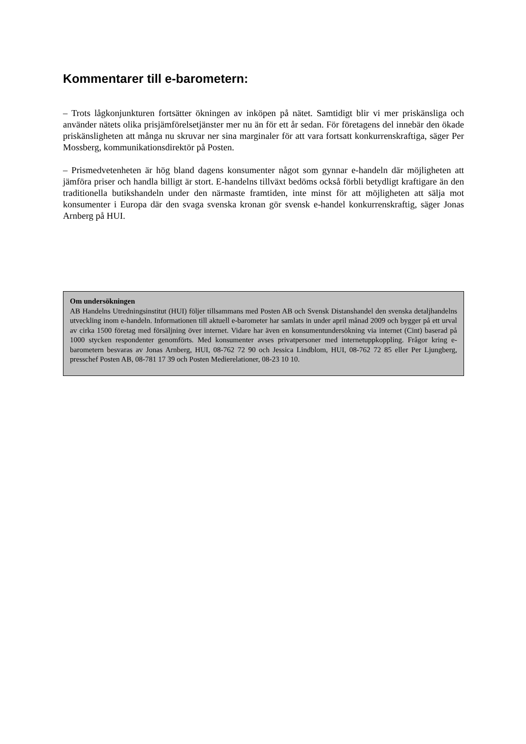Kommentarer till e-barometern:
– Trots lågkonjunkturen fortsätter ökningen av inköpen på nätet. Samtidigt blir vi mer priskänsliga och använder nätets olika prisjämförelsetjänster mer nu än för ett år sedan. För företagens del innebär den ökade priskänsligheten att många nu skruvar ner sina marginaler för att vara fortsatt konkurrenskraftiga, säger Per Mossberg, kommunikationsdirektör på Posten.
– Prismedvetenheten är hög bland dagens konsumenter något som gynnar e-handeln där möjligheten att jämföra priser och handla billigt är stort. E-handelns tillväxt bedöms också förbli betydligt kraftigare än den traditionella butikshandeln under den närmaste framtiden, inte minst för att möjligheten att sälja mot konsumenter i Europa där den svaga svenska kronan gör svensk e-handel konkurrenskraftig, säger Jonas Arnberg på HUI.
Om undersökningen
AB Handelns Utredningsinstitut (HUI) följer tillsammans med Posten AB och Svensk Distanshandel den svenska detaljhandelns utveckling inom e-handeln. Informationen till aktuell e-barometer har samlats in under april månad 2009 och bygger på ett urval av cirka 1500 företag med försäljning över internet. Vidare har även en konsumentundersökning via internet (Cint) baserad på 1000 stycken respondenter genomförts. Med konsumenter avses privatpersoner med internetuppkoppling. Frågor kring e-barometern besvaras av Jonas Arnberg, HUI, 08-762 72 90 och Jessica Lindblom, HUI, 08-762 72 85 eller Per Ljungberg, presschef Posten AB, 08-781 17 39 och Posten Medierelationer, 08-23 10 10.